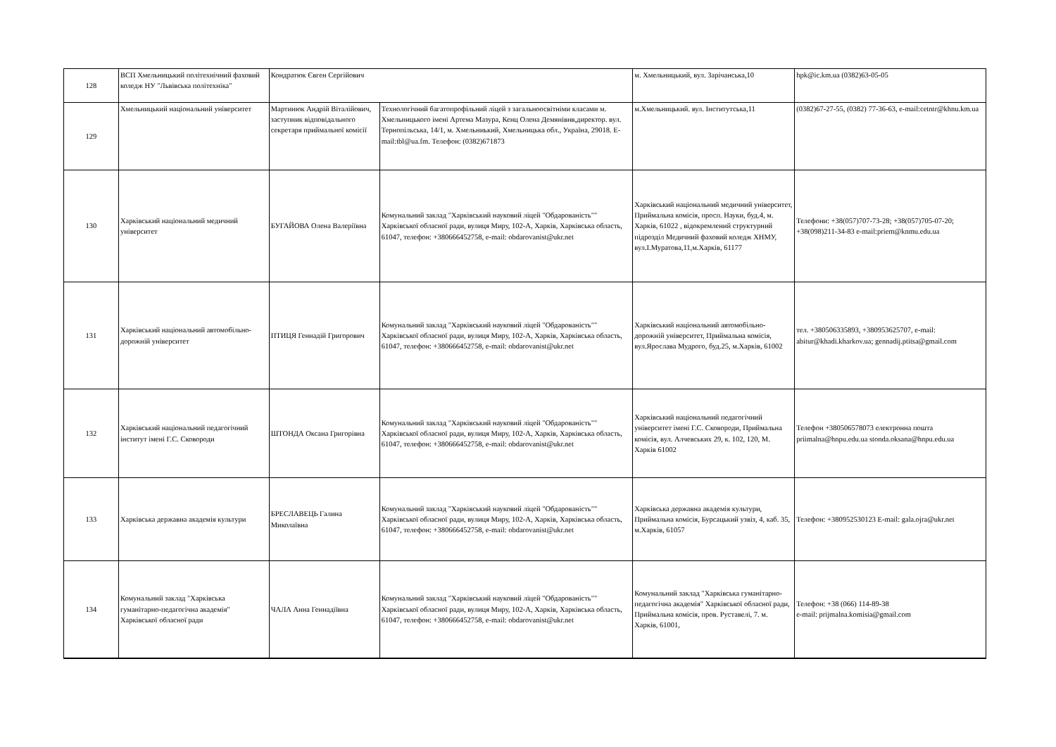| 128 | ВСП Хмельницький політехнічний фаховий коледж НУ "Львівська політехніка" | Кондратюк Євген Сергійович | | м. Хмельницький, вул. Зарічанська,10 | hpk@ic.km.ua (0382)63-05-05 |
| 129 | Хмельницький національний університет | Мартинюк Андрій Віталійович, заступник відповідального секретаря приймальної комісії | Технологічний багатопрофільний ліцей з загальноосвітніми класами м. Хмельницького імені Артема Мазура, Кенц Олена Демянівнв,директор. вул. Тернопільська, 14/1, м. Хмельниький, Хмельницька обл., Україна, 29018. E-mail:tbl@ua.fm. Телефон: (0382)671873 | м.Хмельницький. вул. Інститутська,11 | (0382)67-27-55, (0382) 77-36-63, e-mail:cetntr@khnu.km.ua |
| 130 | Харківський національний медичний університет | БУГАЙОВА Олена Валеріївна | Комунальний заклад "Харківський науковий ліцей "Обдарованість"" Харківської обласної ради, вулиця Миру, 102-А, Харків, Харківська область, 61047, телефон: +380666452758, e-mail: obdarovanist@ukr.net | Харківський національний медичний університет, Приймальна комісія, просп. Науки, буд.4, м. Харків, 61022 , відокремлений структурний підрозділ Медичний фаховий коледж ХНМУ, вул.І.Муратова,11,м.Харків, 61177 | Телефони: +38(057)707-73-28; +38(057)705-07-20; +38(098)211-34-83 e-mail:priem@knmu.edu.ua |
| 131 | Харківський національний автомобільно-дорожній університет | ПТИЦЯ Геннадій Григорович | Комунальний заклад "Харківський науковий ліцей "Обдарованість"" Харківської обласної ради, вулиця Миру, 102-А, Харків, Харківська область, 61047, телефон: +380666452758, e-mail: obdarovanist@ukr.net | Харківський національний автомобільно-дорожній університет, Приймальна комісія, вул.Ярослава Мудрого, буд.25, м.Харків, 61002 | тел. +380506335893, +380953625707, e-mail: abitur@khadi.kharkov.ua; gennadij.ptitsa@gmail.com |
| 132 | Харківський національний педагогічний інститут імені Г.С. Сковороди | ШТОНДА Оксана Григорівна | Комунальний заклад "Харківський науковий ліцей "Обдарованість"" Харківської обласної ради, вулиця Миру, 102-А, Харків, Харківська область, 61047, телефон: +380666452758, e-mail: obdarovanist@ukr.net | Харківський національний педагогічний університет імені Г.С. Сковороди, Приймальна комісія, вул. Алчевських 29, к. 102, 120, М. Харків 61002 | Телефон +380506578073 електронна пошта priimalna@hnpu.edu.ua stonda.oksana@hnpu.edu.ua |
| 133 | Харківська державна академія культури | БРЕСЛАВЕЦЬ Галина Миколаївна | Комунальний заклад "Харківський науковий ліцей "Обдарованість"" Харківської обласної ради, вулиця Миру, 102-А, Харків, Харківська область, 61047, телефон: +380666452758, e-mail: obdarovanist@ukr.net | Харківська державна академія культури, Приймальна комісія, Бурсацький узвіз, 4, каб. 35, м.Харків, 61057 | Телефон: +380952530123 E-mail: gala.ojra@ukr.net |
| 134 | Комунальний заклад "Харківська гуманітарно-педагогічна академія" Харківської обласної ради | ЧАЛА Анна Геннадіївна | Комунальний заклад "Харківський науковий ліцей "Обдарованість"" Харківської обласної ради, вулиця Миру, 102-А, Харків, Харківська область, 61047, телефон: +380666452758, e-mail: obdarovanist@ukr.net | Комунальний заклад "Харківська гуманітарно-педагогічна академія" Харківської обласної ради, Приймальна комісія, пров. Руставелі, 7. м. Харків, 61001, | Телефон: +38 (066) 114-89-38 e-mail: prijmalna.komisia@gmail.com |